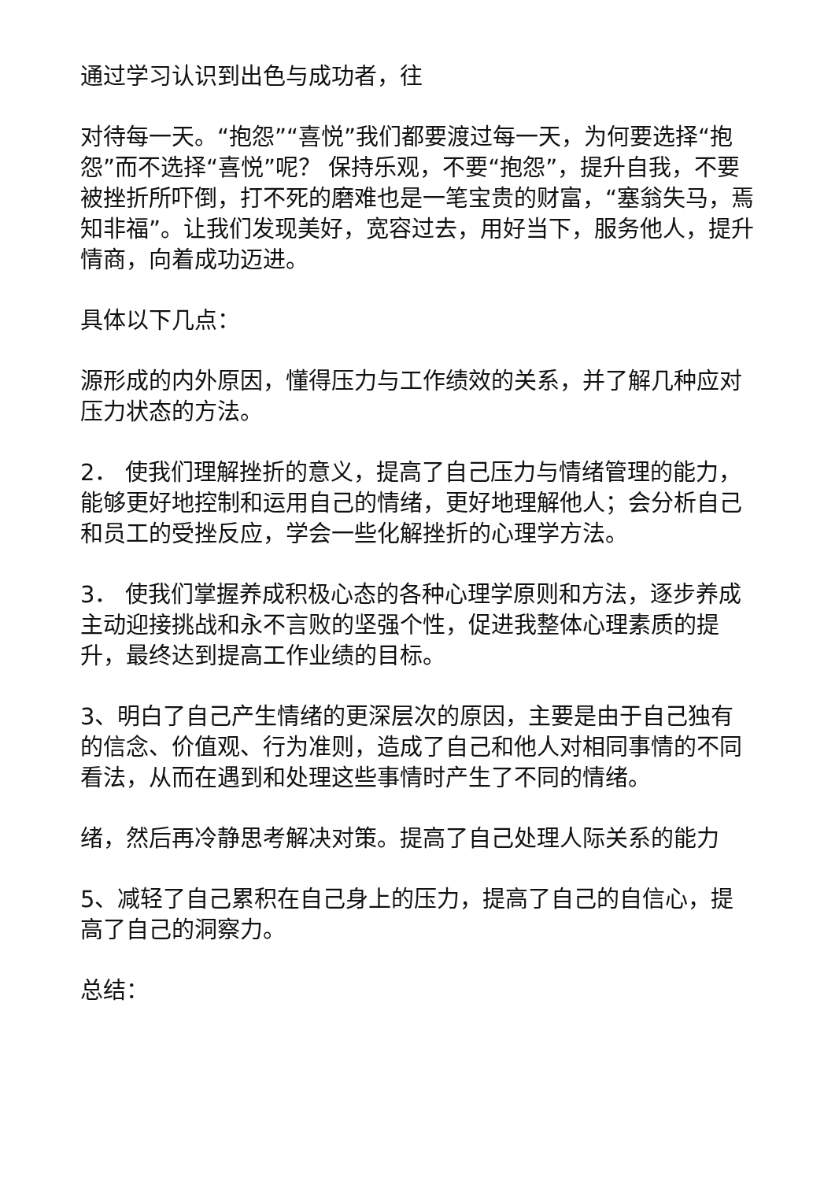通过学习认识到出色与成功者，往
对待每一天。“抱怨”“喜悦”我们都要渡过每一天，为何要选择“抱怨”而不选择“喜悦”呢？ 保持乐观，不要“抱怨”，提升自我，不要被挫折所吓倒，打不死的磨难也是一笔宝贵的财富，“塞翁失马，焉知非福”。让我们发现美好，宽容过去，用好当下，服务他人，提升情商，向着成功迈进。
具体以下几点：
源形成的内外原因，懂得压力与工作绩效的关系，并了解几种应对压力状态的方法。
2． 使我们理解挫折的意义，提高了自己压力与情绪管理的能力，能够更好地控制和运用自己的情绪，更好地理解他人；会分析自己和员工的受挫反应，学会一些化解挫折的心理学方法。
3． 使我们掌握养成积极心态的各种心理学原则和方法，逐步养成主动迎接挑战和永不言败的坚强个性，促进我整体心理素质的提升，最终达到提高工作业绩的目标。
3、明白了自己产生情绪的更深层次的原因，主要是由于自己独有的信念、价值观、行为准则，造成了自己和他人对相同事情的不同看法，从而在遇到和处理这些事情时产生了不同的情绪。
绪，然后再冷静思考解决对策。提高了自己处理人际关系的能力
5、减轻了自己累积在自己身上的压力，提高了自己的自信心，提高了自己的洞察力。
总结：